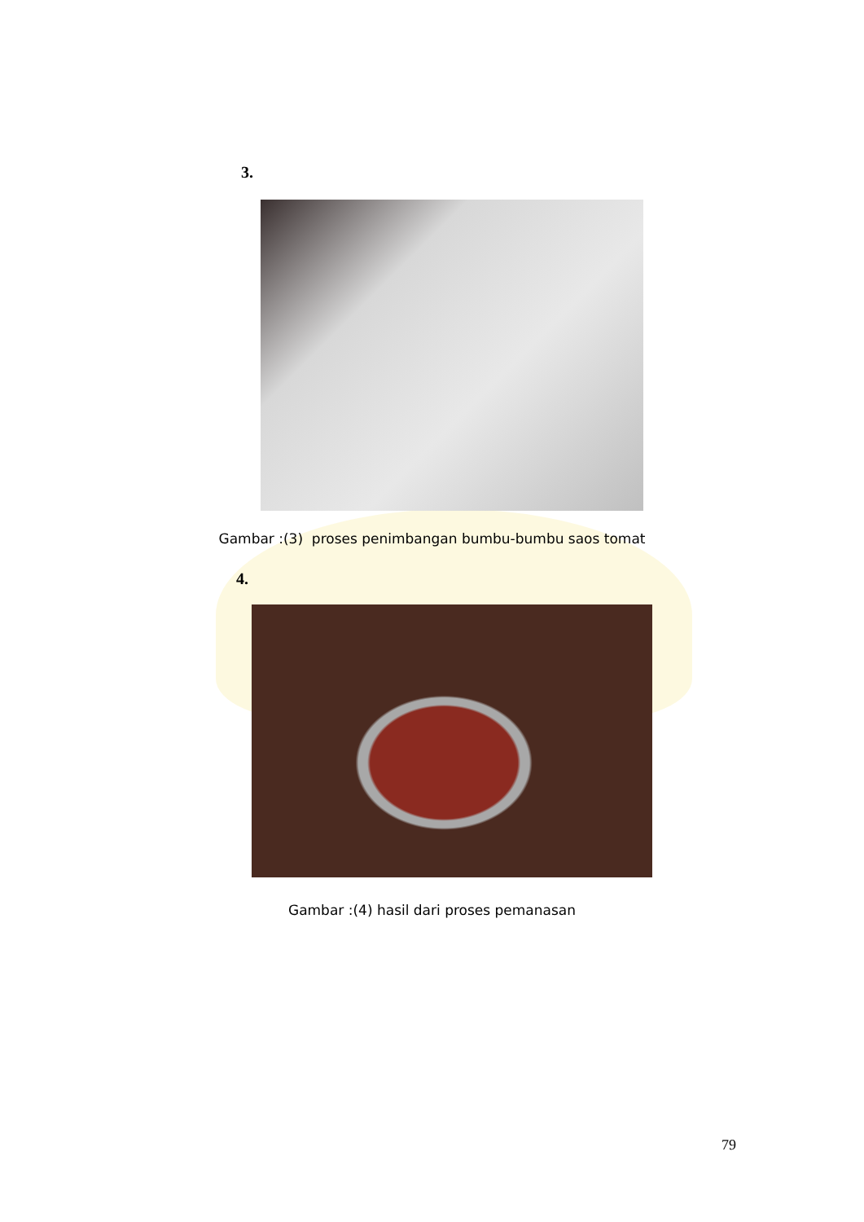3.
Gambar :(3) proses penimbangan bumbu-bumbu saos tomat
4.
Gambar :(4) hasil dari proses pemanasan
79